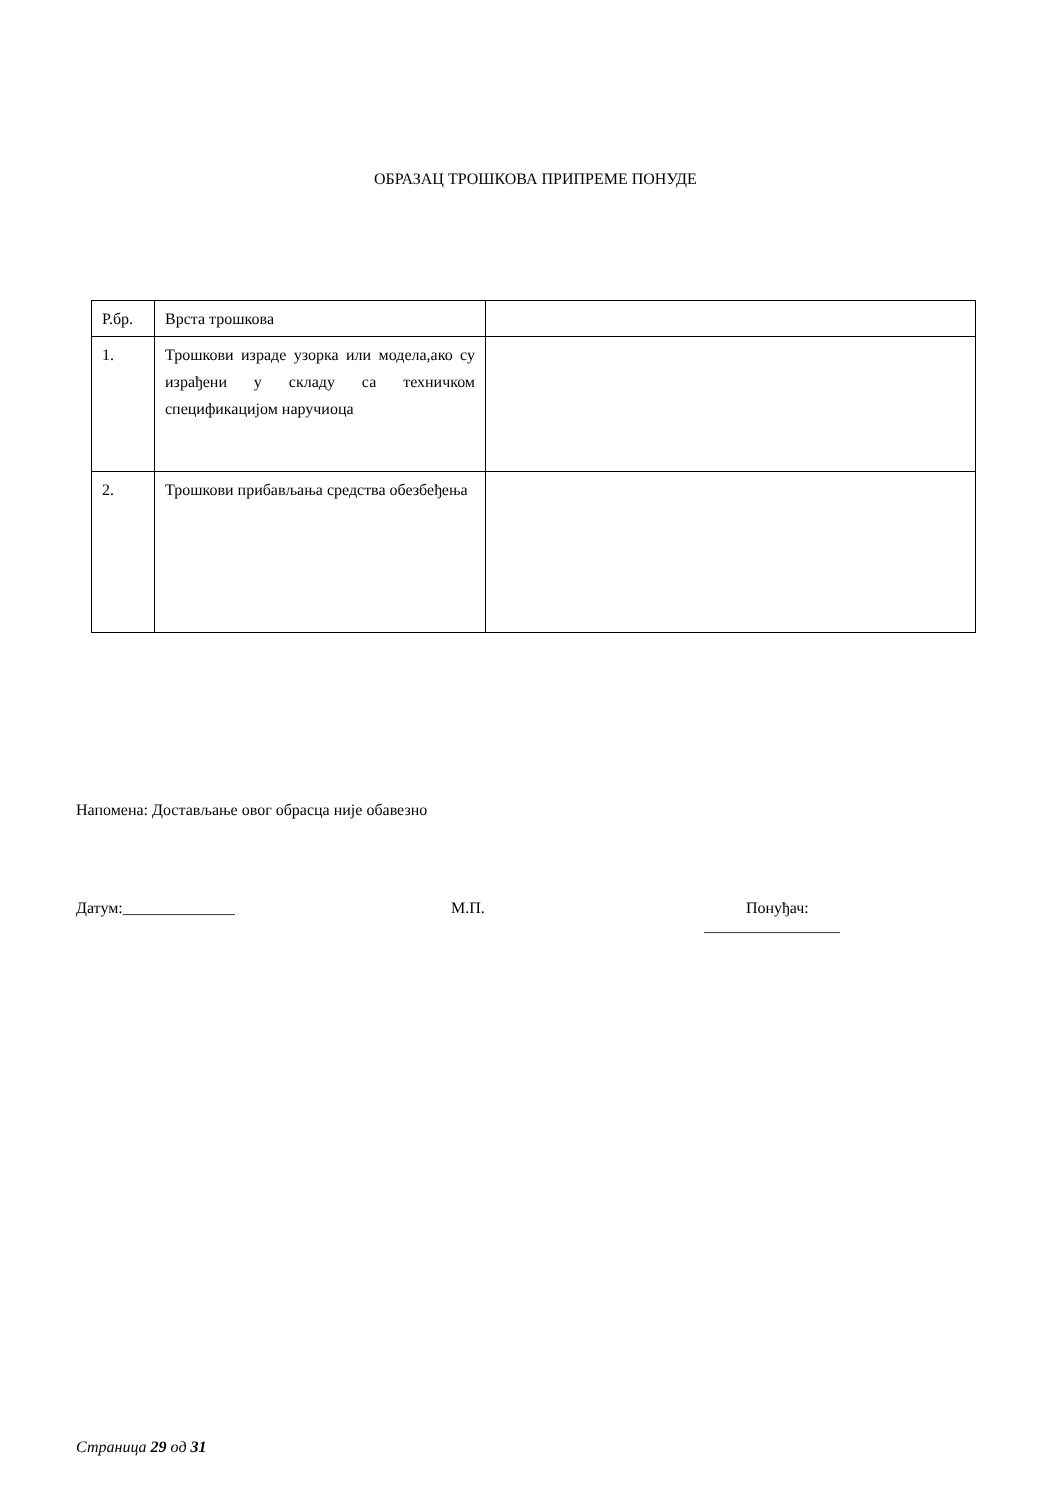ОБРАЗАЦ ТРОШКОВА ПРИПРЕМЕ ПОНУДЕ
| Р.бр. | Врста трошкова | |
| 1. | Трошкови израде узорка или модела,ако су израђени у складу са техничком спецификацијом наручиоца | |
| 2. | Трошкови прибављања средства обезбеђења | |
Напомена: Достављање овог обрасца није обавезно
Датум:______________ М.П. Понуђач:
_________________
Страница 29 од 31